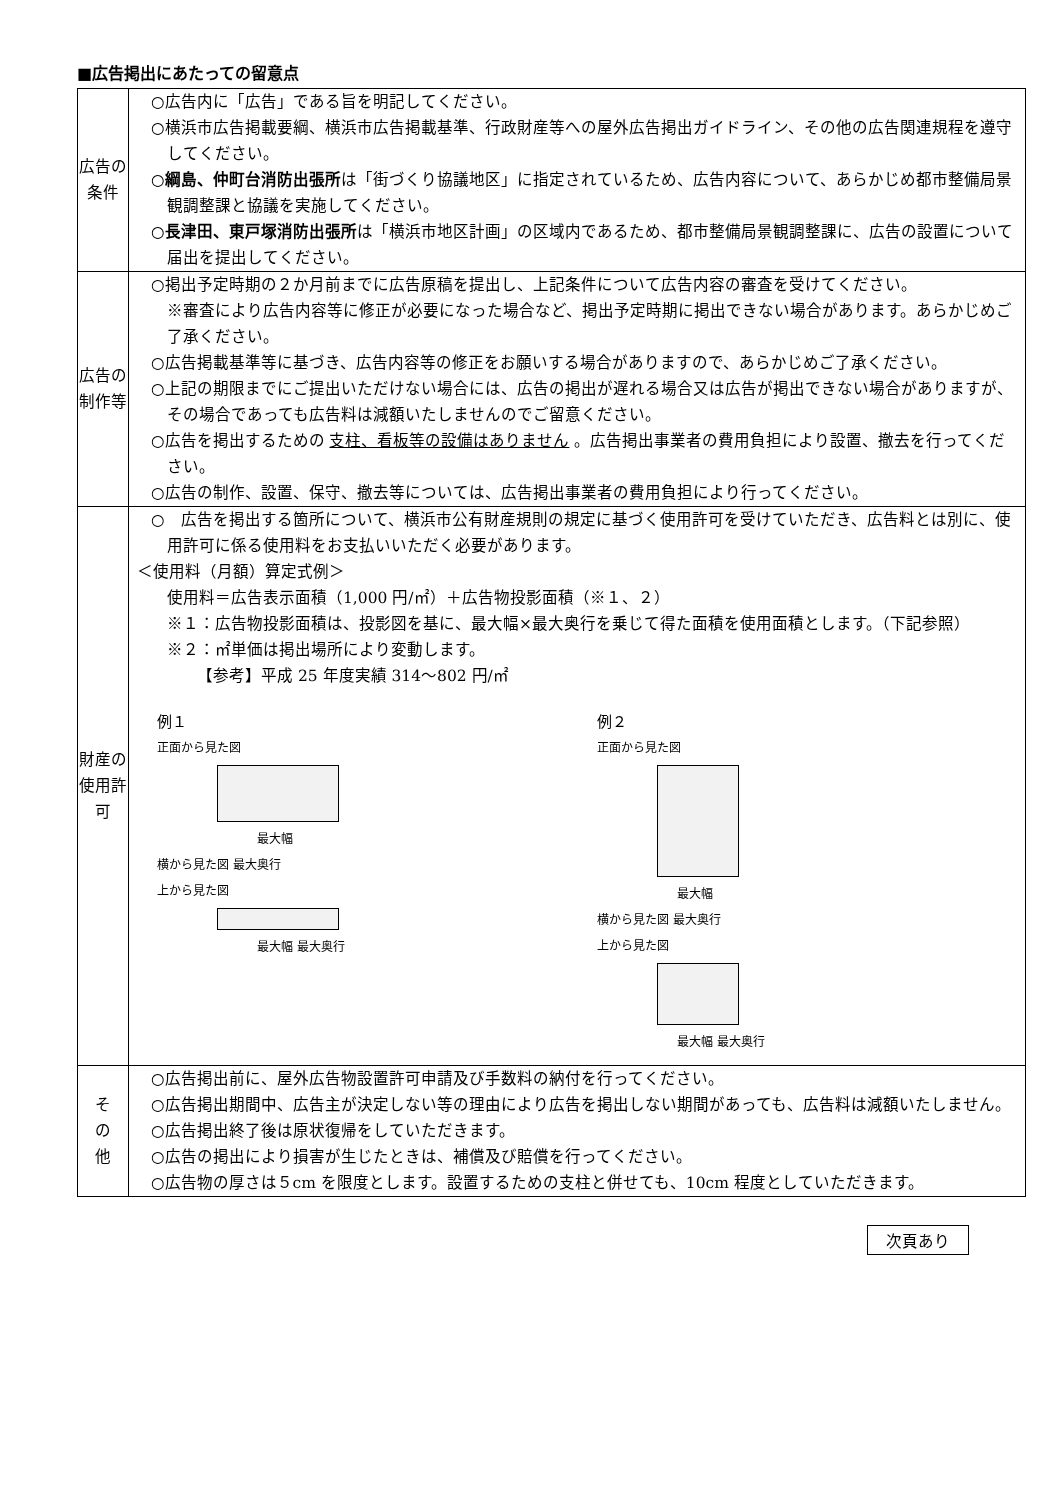■広告掲出にあたっての留意点
| 広告の条件 | ○広告内に「広告」である旨を明記してください。 ○横浜市広告掲載要綱、横浜市広告掲載基準、行政財産等への屋外広告掲出ガイドライン、その他の広告関連規程を遵守してください。 ○ 綱島、仲町台消防出張所 は「街づくり協議地区」に指定されているため、広告内容について、あらかじめ都市整備局景観調整課と協議を実施してください。 ○ 長津田、東戸塚消防出張所 は「横浜市地区計画」の区域内であるため、都市整備局景観調整課に、広告の設置について届出を提出してください。 |
| 広告の制作等 | ○掲出予定時期の２か月前までに広告原稿を提出し、上記条件について広告内容の審査を受けてください。 ※審査により広告内容等に修正が必要になった場合など、掲出予定時期に掲出できない場合があります。あらかじめご了承ください。 ○広告掲載基準等に基づき、広告内容等の修正をお願いする場合がありますので、あらかじめご了承ください。 ○上記の期限までにご提出いただけない場合には、広告の掲出が遅れる場合又は広告が掲出できない場合がありますが、その場合であっても広告料は減額いたしませんのでご留意ください。 ○広告を掲出するための 支柱、看板等の設備はありません 。広告掲出事業者の費用負担により設置、撤去を行ってください。 ○広告の制作、設置、保守、撤去等については、広告掲出事業者の費用負担により行ってください。 |
| 財産の使用許可 | ○ 広告を掲出する箇所について、横浜市公有財産規則の規定に基づく使用許可を受けていただき、広告料とは別に、使用許可に係る使用料をお支払いいただく必要があります。 ＜使用料（月額）算定式例＞ 使用料＝広告表示面積（1,000 円/㎡）＋広告物投影面積（※１、２） ※１：広告物投影面積は、投影図を基に、最大幅×最大奥行を乗じて得た面積を使用面積とします。（下記参照） ※２：㎡単価は掲出場所により変動します。 【参考】平成 25 年度実績 314～802 円/㎡ 例１ 正面から見た図 最大幅 横から見た図 最大奥行 上から見た図 最大幅 最大奥行 例２ 正面から見た図 最大幅 横から見た図 最大奥行 上から見た図 最大幅 最大奥行 |
| そ の 他 | ○広告掲出前に、屋外広告物設置許可申請及び手数料の納付を行ってください。 ○広告掲出期間中、広告主が決定しない等の理由により広告を掲出しない期間があっても、広告料は減額いたしません。 ○広告掲出終了後は原状復帰をしていただきます。 ○広告の掲出により損害が生じたときは、補償及び賠償を行ってください。 ○広告物の厚さは５cm を限度とします。設置するための支柱と併せても、10cm 程度としていただきます。 |
次頁あり